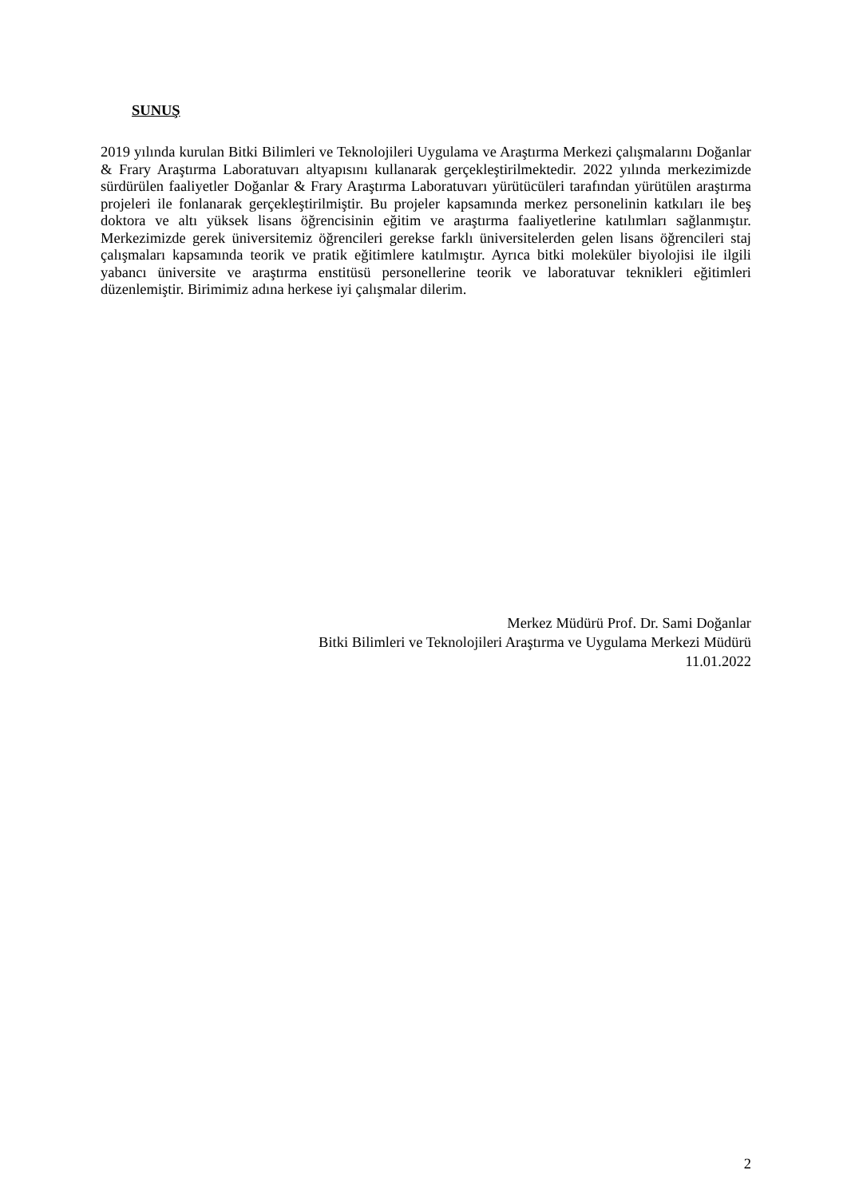SUNUŞ
2019 yılında kurulan Bitki Bilimleri ve Teknolojileri Uygulama ve Araştırma Merkezi çalışmalarını Doğanlar & Frary Araştırma Laboratuvarı altyapısını kullanarak gerçekleştirilmektedir. 2022 yılında merkezimizde sürdürülen faaliyetler Doğanlar & Frary Araştırma Laboratuvarı yürütücüleri tarafından yürütülen araştırma projeleri ile fonlanarak gerçekleştirilmiştir. Bu projeler kapsamında merkez personelinin katkıları ile beş doktora ve altı yüksek lisans öğrencisinin eğitim ve araştırma faaliyetlerine katılımları sağlanmıştır. Merkezimizde gerek üniversitemiz öğrencileri gerekse farklı üniversitelerden gelen lisans öğrencileri staj çalışmaları kapsamında teorik ve pratik eğitimlere katılmıştır. Ayrıca bitki moleküler biyolojisi ile ilgili yabancı üniversite ve araştırma enstitüsü personellerine teorik ve laboratuvar teknikleri eğitimleri düzenlemiştir. Birimimiz adına herkese iyi çalışmalar dilerim.
Merkez Müdürü Prof. Dr. Sami Doğanlar
Bitki Bilimleri ve Teknolojileri Araştırma ve Uygulama Merkezi Müdürü
11.01.2022
2